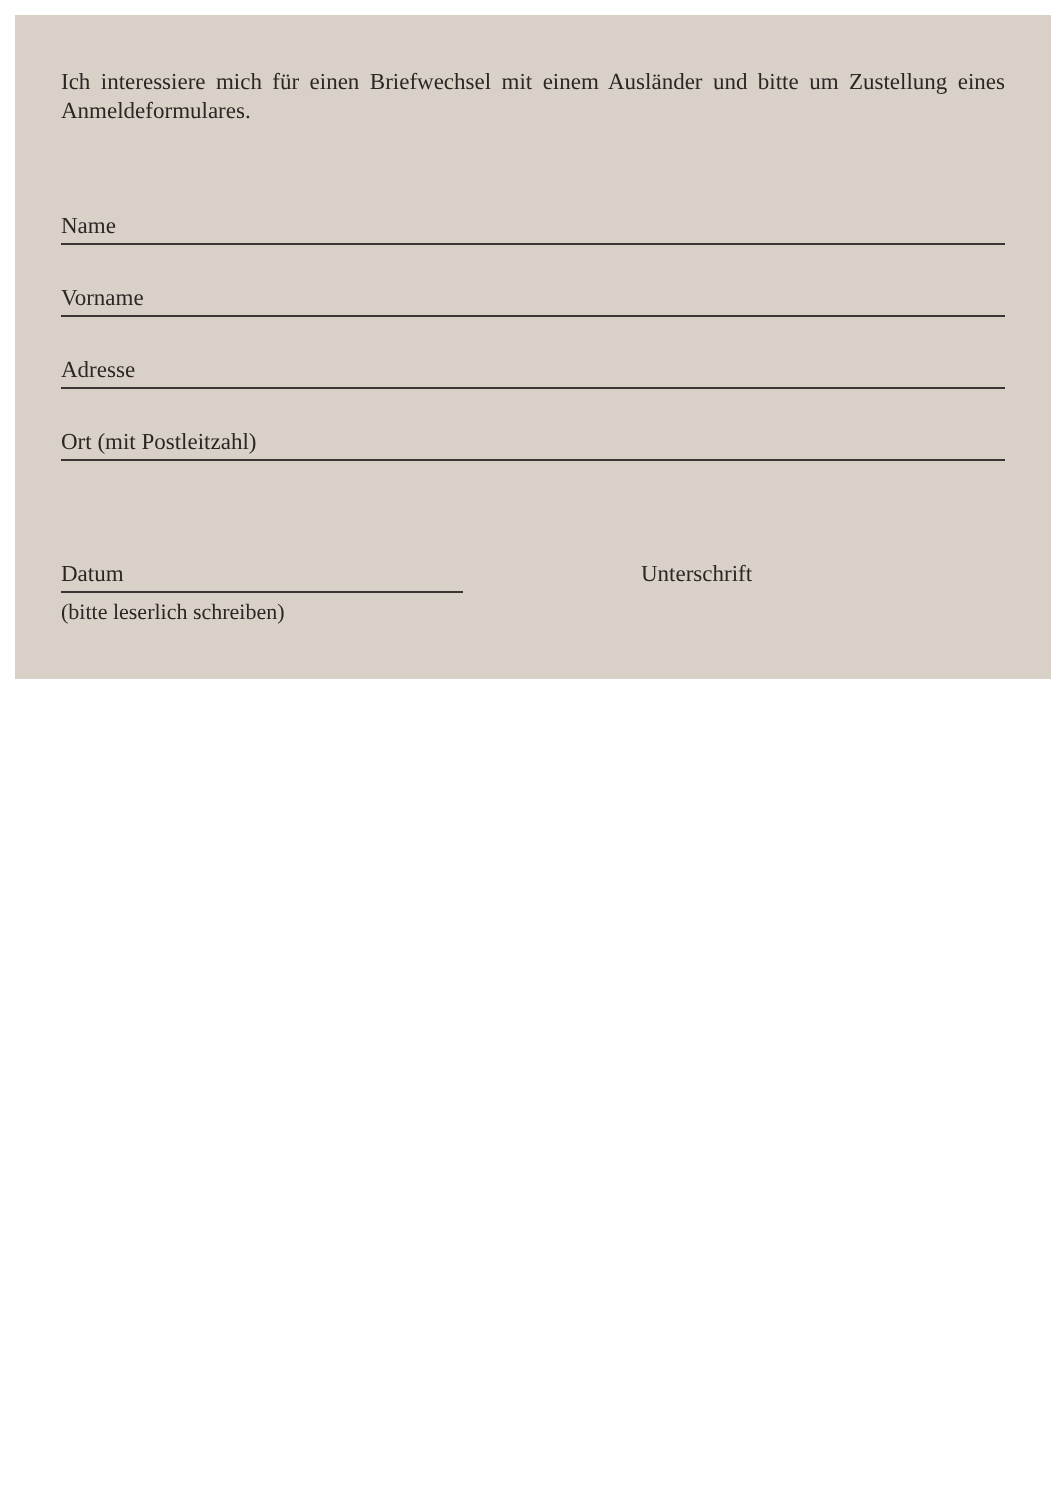Ich interessiere mich für einen Briefwechsel mit einem Ausländer und bitte um Zustellung eines Anmeldeformulares.
Name
Vorname
Adresse
Ort (mit Postleitzahl)
Datum Unterschrift
(bitte leserlich schreiben)